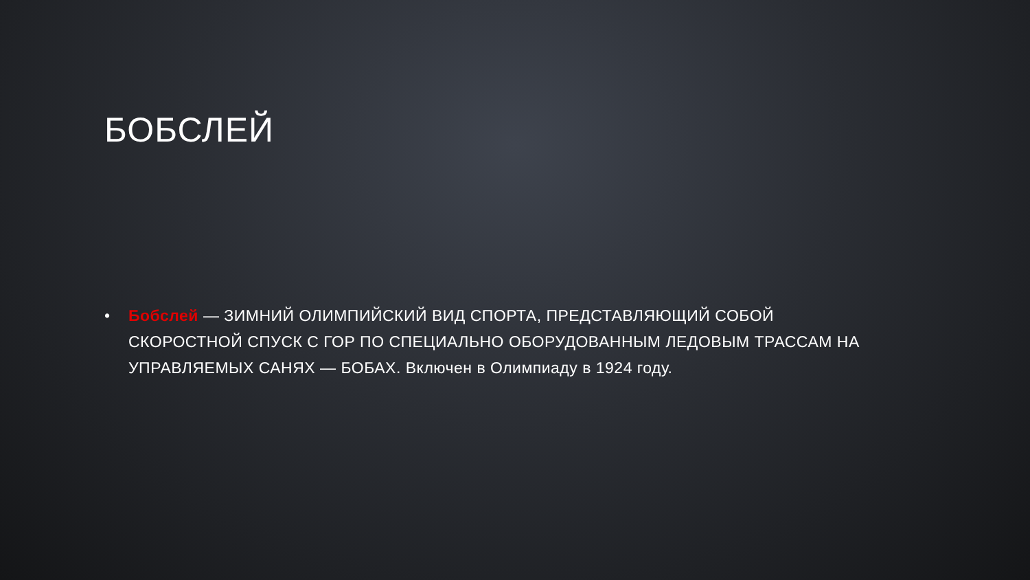БОБСЛЕЙ
• Бобслей — ЗИМНИЙ ОЛИМПИЙСКИЙ ВИД СПОРТА, ПРЕДСТАВЛЯЮЩИЙ СОБОЙ СКОРОСТНОЙ СПУСК С ГОР ПО СПЕЦИАЛЬНО ОБОРУДОВАННЫМ ЛЕДОВЫМ ТРАССАМ НА УПРАВЛЯЕМЫХ САНЯХ — БОБАХ. Включен в Олимпиаду в 1924 году.